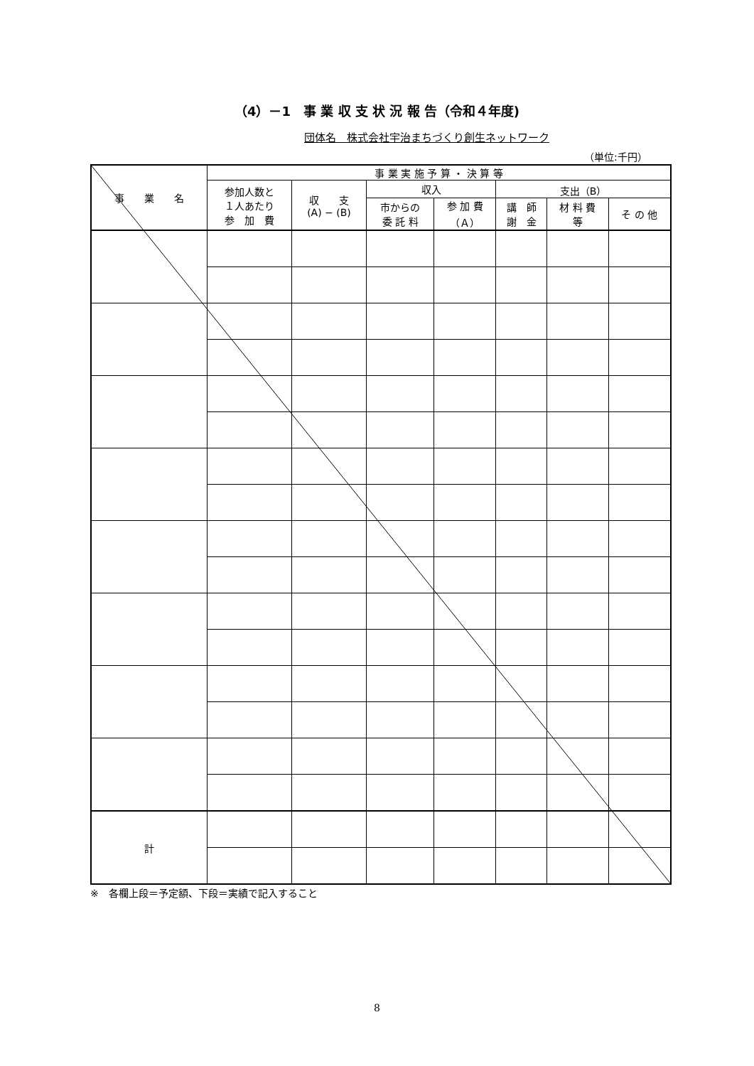（4）－1　事 業 収 支 状 況 報 告（令和４年度)
団体名　株式会社宇治まちづくり創生ネットワーク
（単位:千円）
| 事 業 名 | 事 業 実 施 予 算 ・ 決 算 等 | | | | | | |
| --- | --- | --- | --- | --- | --- | --- | --- |
| | 参加人数と １人あたり 参 加 費 | 収 支 (A) − (B) | 収入 | | 支出（B） | | |
| | | | 市からの 委 託 料 | 参 加 費 （Ａ） | 講 師 謝 金 | 材 料 費 等 | そ の 他 |
| 計 | | | | | | | |
※　各欄上段＝予定額、下段＝実績で記入すること
8